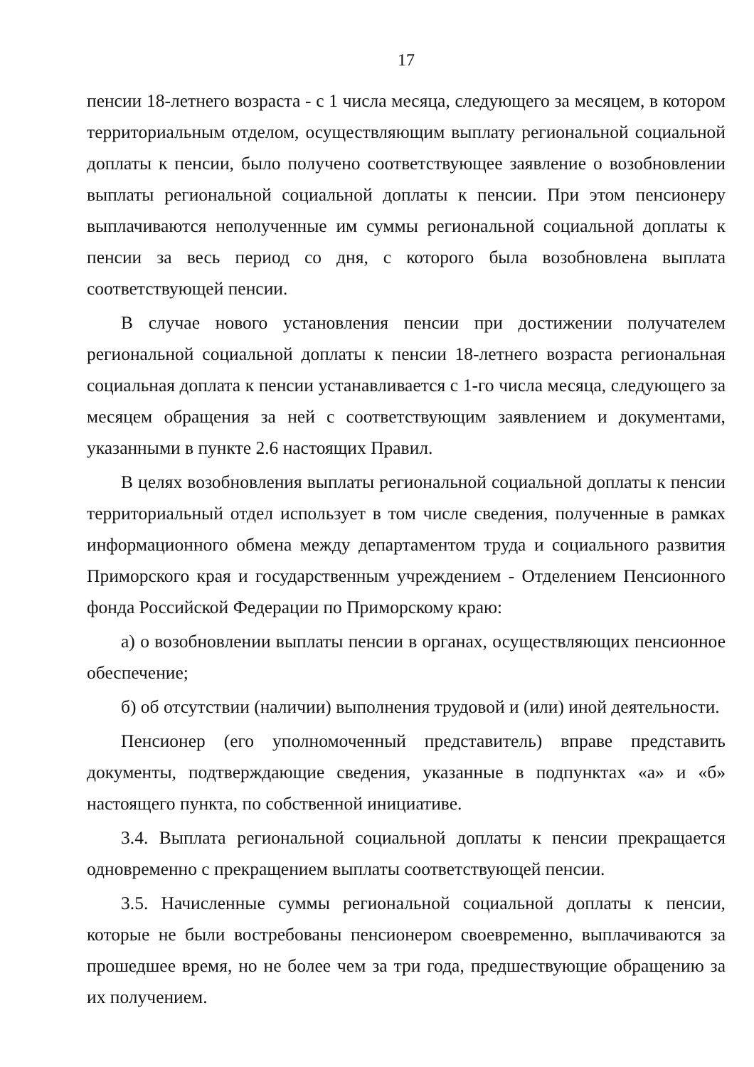17
пенсии 18-летнего возраста - с 1 числа месяца, следующего за месяцем, в котором территориальным отделом, осуществляющим выплату региональной социальной доплаты к пенсии, было получено соответствующее заявление о возобновлении выплаты региональной социальной доплаты к пенсии. При этом пенсионеру выплачиваются неполученные им суммы региональной социальной доплаты к пенсии за весь период со дня, с которого была возобновлена выплата соответствующей пенсии.
В случае нового установления пенсии при достижении получателем региональной социальной доплаты к пенсии 18-летнего возраста региональная социальная доплата к пенсии устанавливается с 1-го числа месяца, следующего за месяцем обращения за ней с соответствующим заявлением и документами, указанными в пункте 2.6 настоящих Правил.
В целях возобновления выплаты региональной социальной доплаты к пенсии территориальный отдел использует в том числе сведения, полученные в рамках информационного обмена между департаментом труда и социального развития Приморского края и государственным учреждением - Отделением Пенсионного фонда Российской Федерации по Приморскому краю:
а) о возобновлении выплаты пенсии в органах, осуществляющих пенсионное обеспечение;
б) об отсутствии (наличии) выполнения трудовой и (или) иной деятельности.
Пенсионер (его уполномоченный представитель) вправе представить документы, подтверждающие сведения, указанные в подпунктах «а» и «б» настоящего пункта, по собственной инициативе.
3.4. Выплата региональной социальной доплаты к пенсии прекращается одновременно с прекращением выплаты соответствующей пенсии.
3.5. Начисленные суммы региональной социальной доплаты к пенсии, которые не были востребованы пенсионером своевременно, выплачиваются за прошедшее время, но не более чем за три года, предшествующие обращению за их получением.